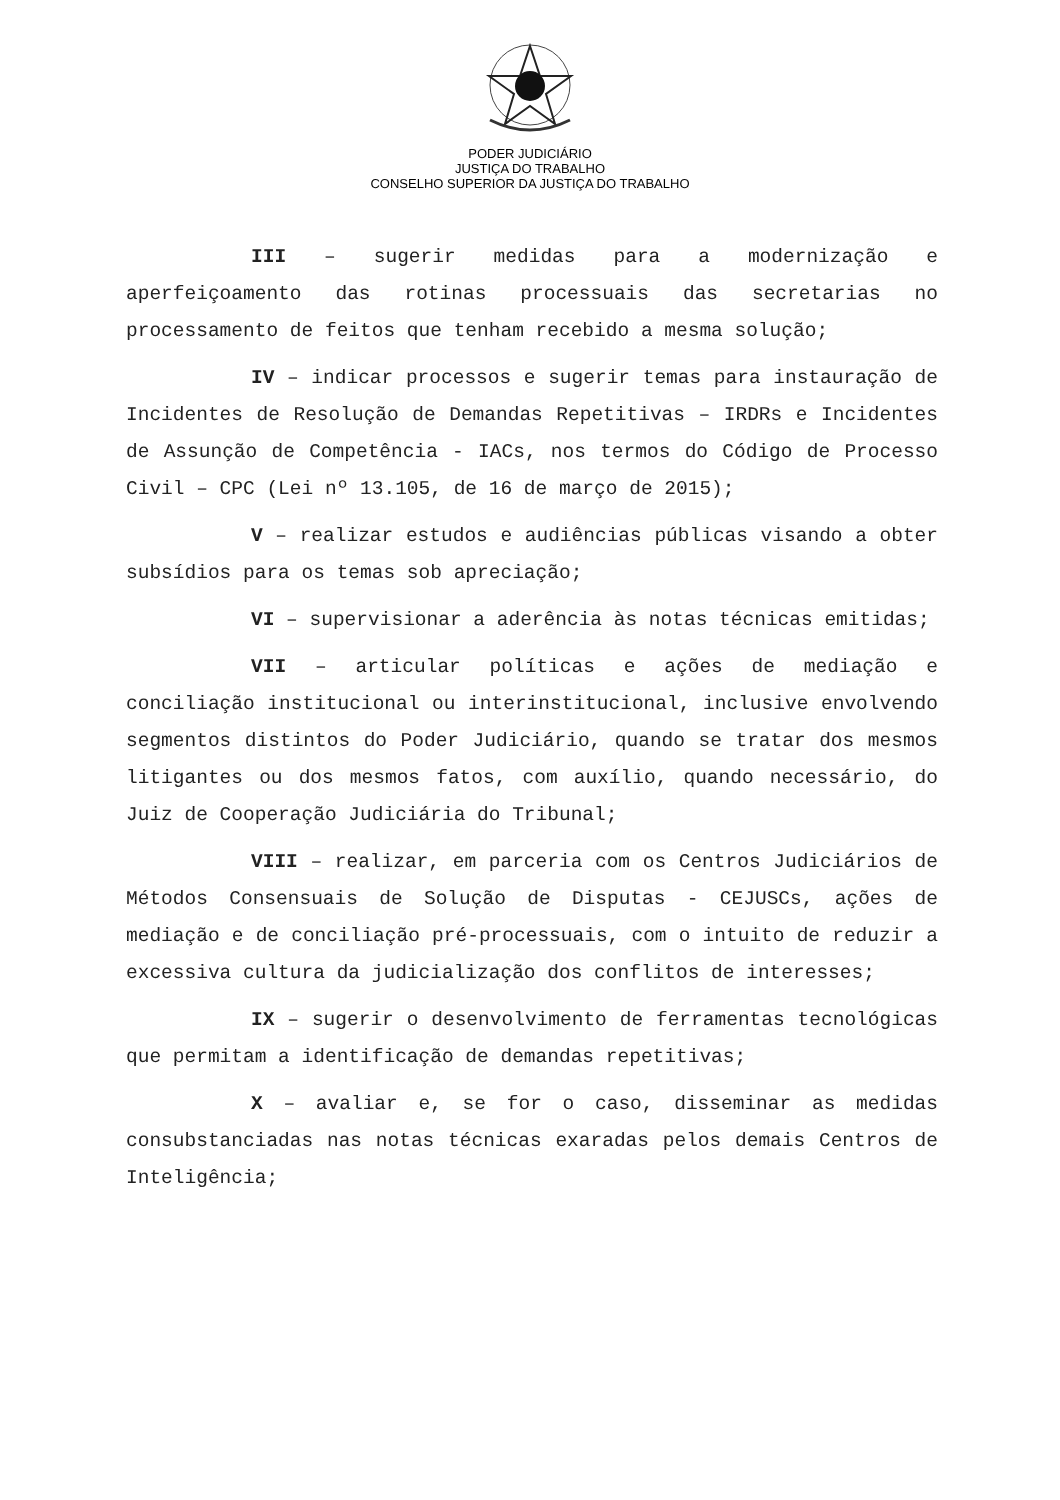PODER JUDICIÁRIO
JUSTIÇA DO TRABALHO
CONSELHO SUPERIOR DA JUSTIÇA DO TRABALHO
III – sugerir medidas para a modernização e aperfeiçoamento das rotinas processuais das secretarias no processamento de feitos que tenham recebido a mesma solução;
IV – indicar processos e sugerir temas para instauração de Incidentes de Resolução de Demandas Repetitivas – IRDRs e Incidentes de Assunção de Competência - IACs, nos termos do Código de Processo Civil – CPC (Lei nº 13.105, de 16 de março de 2015);
V – realizar estudos e audiências públicas visando a obter subsídios para os temas sob apreciação;
VI – supervisionar a aderência às notas técnicas emitidas;
VII – articular políticas e ações de mediação e conciliação institucional ou interinstitucional, inclusive envolvendo segmentos distintos do Poder Judiciário, quando se tratar dos mesmos litigantes ou dos mesmos fatos, com auxílio, quando necessário, do Juiz de Cooperação Judiciária do Tribunal;
VIII – realizar, em parceria com os Centros Judiciários de Métodos Consensuais de Solução de Disputas - CEJUSCs, ações de mediação e de conciliação pré-processuais, com o intuito de reduzir a excessiva cultura da judicialização dos conflitos de interesses;
IX – sugerir o desenvolvimento de ferramentas tecnológicas que permitam a identificação de demandas repetitivas;
X – avaliar e, se for o caso, disseminar as medidas consubstanciadas nas notas técnicas exaradas pelos demais Centros de Inteligência;